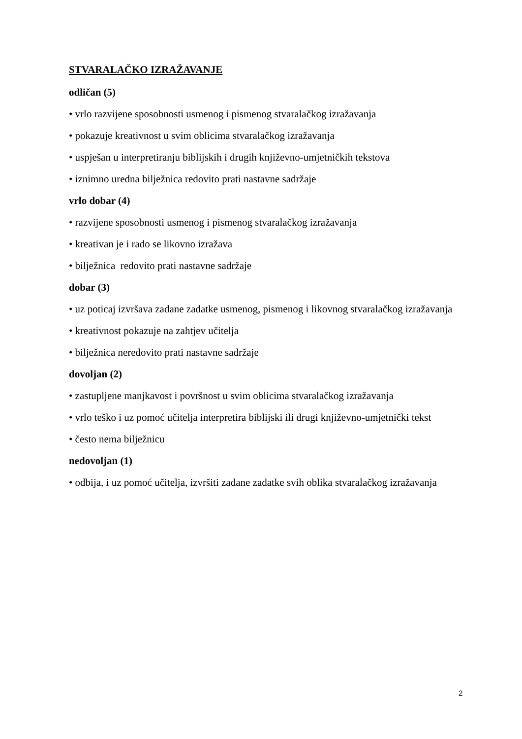STVARALAČKO IZRAŽAVANJE
odličan (5)
• vrlo razvijene sposobnosti usmenog i pismenog stvaralačkog izražavanja
• pokazuje kreativnost u svim oblicima stvaralačkog izražavanja
• uspješan u interpretiranju biblijskih i drugih književno-umjetničkih tekstova
• iznimno uredna bilježnica redovito prati nastavne sadržaje
vrlo dobar (4)
• razvijene sposobnosti usmenog i pismenog stvaralačkog izražavanja
• kreativan je i rado se likovno izražava
• bilježnica redovito prati nastavne sadržaje
dobar (3)
• uz poticaj izvršava zadane zadatke usmenog, pismenog i likovnog stvaralačkog izražavanja
• kreativnost pokazuje na zahtjev učitelja
• bilježnica neredovito prati nastavne sadržaje
dovoljan (2)
• zastupljene manjkavost i površnost u svim oblicima stvaralačkog izražavanja
• vrlo teško i uz pomoć učitelja interpretira biblijski ili drugi književno-umjetnički tekst
• često nema bilježnicu
nedovoljan (1)
• odbija, i uz pomoć učitelja, izvršiti zadane zadatke svih oblika stvaralačkog izražavanja
2